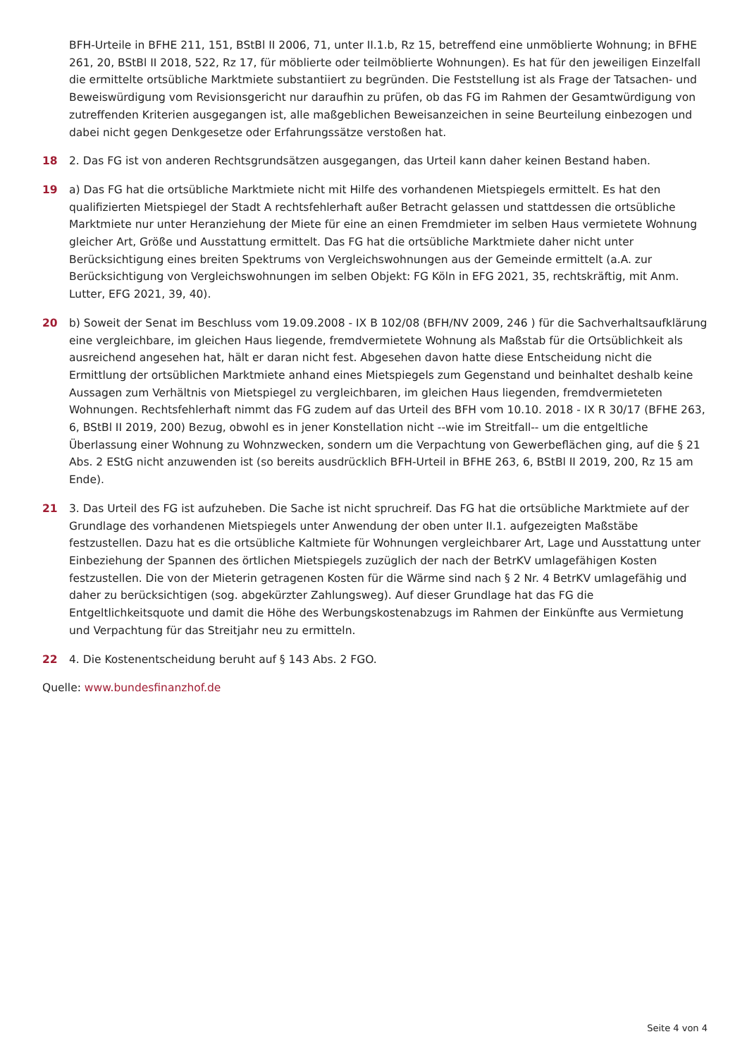BFH-Urteile in BFHE 211, 151, BStBl II 2006, 71, unter II.1.b, Rz 15, betreffend eine unmöblierte Wohnung; in BFHE 261, 20, BStBl II 2018, 522, Rz 17, für möblierte oder teilmöblierte Wohnungen). Es hat für den jeweiligen Einzelfall die ermittelte ortsübliche Marktmiete substantiiert zu begründen. Die Feststellung ist als Frage der Tatsachen- und Beweiswürdigung vom Revisionsgericht nur daraufhin zu prüfen, ob das FG im Rahmen der Gesamtwürdigung von zutreffenden Kriterien ausgegangen ist, alle maßgeblichen Beweisanzeichen in seine Beurteilung einbezogen und dabei nicht gegen Denkgesetze oder Erfahrungssätze verstoßen hat.
18 2. Das FG ist von anderen Rechtsgrundsätzen ausgegangen, das Urteil kann daher keinen Bestand haben.
19 a) Das FG hat die ortsübliche Marktmiete nicht mit Hilfe des vorhandenen Mietspiegels ermittelt. Es hat den qualifizierten Mietspiegel der Stadt A rechtsfehlerhaft außer Betracht gelassen und stattdessen die ortsübliche Marktmiete nur unter Heranziehung der Miete für eine an einen Fremdmieter im selben Haus vermietete Wohnung gleicher Art, Größe und Ausstattung ermittelt. Das FG hat die ortsübliche Marktmiete daher nicht unter Berücksichtigung eines breiten Spektrums von Vergleichswohnungen aus der Gemeinde ermittelt (a.A. zur Berücksichtigung von Vergleichswohnungen im selben Objekt: FG Köln in EFG 2021, 35, rechtskräftig, mit Anm. Lutter, EFG 2021, 39, 40).
20 b) Soweit der Senat im Beschluss vom 19.09.2008 - IX B 102/08 (BFH/NV 2009, 246 ) für die Sachverhaltsaufklärung eine vergleichbare, im gleichen Haus liegende, fremdvermietete Wohnung als Maßstab für die Ortsüblichkeit als ausreichend angesehen hat, hält er daran nicht fest. Abgesehen davon hatte diese Entscheidung nicht die Ermittlung der ortsüblichen Marktmiete anhand eines Mietspiegels zum Gegenstand und beinhaltet deshalb keine Aussagen zum Verhältnis von Mietspiegel zu vergleichbaren, im gleichen Haus liegenden, fremdvermieteten Wohnungen. Rechtsfehlerhaft nimmt das FG zudem auf das Urteil des BFH vom 10.10. 2018 - IX R 30/17 (BFHE 263, 6, BStBl II 2019, 200) Bezug, obwohl es in jener Konstellation nicht --wie im Streitfall-- um die entgeltliche Überlassung einer Wohnung zu Wohnzwecken, sondern um die Verpachtung von Gewerbeflächen ging, auf die § 21 Abs. 2 EStG nicht anzuwenden ist (so bereits ausdrücklich BFH-Urteil in BFHE 263, 6, BStBl II 2019, 200, Rz 15 am Ende).
21 3. Das Urteil des FG ist aufzuheben. Die Sache ist nicht spruchreif. Das FG hat die ortsübliche Marktmiete auf der Grundlage des vorhandenen Mietspiegels unter Anwendung der oben unter II.1. aufgezeigten Maßstäbe festzustellen. Dazu hat es die ortsübliche Kaltmiete für Wohnungen vergleichbarer Art, Lage und Ausstattung unter Einbeziehung der Spannen des örtlichen Mietspiegels zuzüglich der nach der BetrKV umlagefähigen Kosten festzustellen. Die von der Mieterin getragenen Kosten für die Wärme sind nach § 2 Nr. 4 BetrKV umlagefähig und daher zu berücksichtigen (sog. abgekürzter Zahlungsweg). Auf dieser Grundlage hat das FG die Entgeltlichkeitsquote und damit die Höhe des Werbungskostenabzugs im Rahmen der Einkünfte aus Vermietung und Verpachtung für das Streitjahr neu zu ermitteln.
22 4. Die Kostenentscheidung beruht auf § 143 Abs. 2 FGO.
Quelle: www.bundesfinanzhof.de
Seite 4 von 4